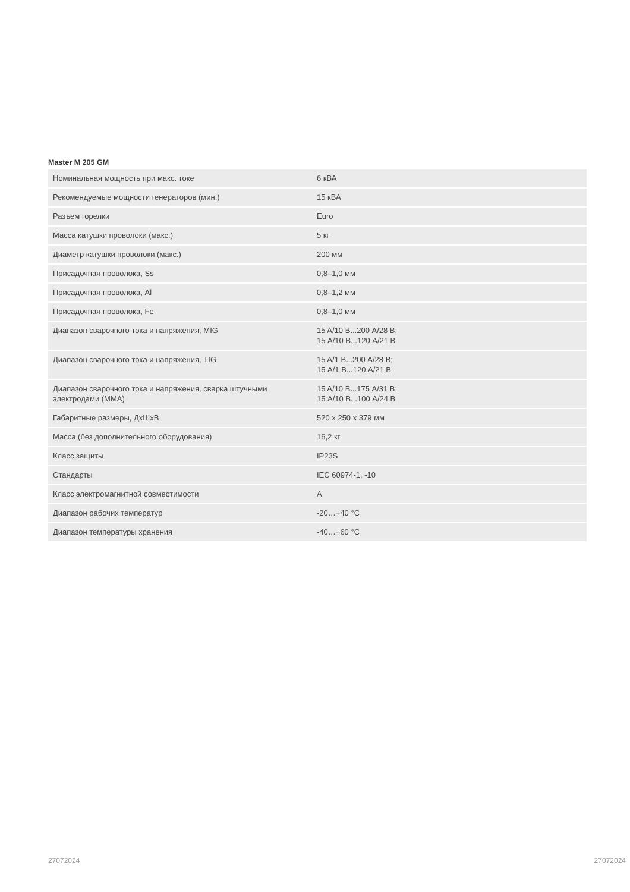Master M 205 GM
| Номинальная мощность при макс. токе | 6 кВА |
| Рекомендуемые мощности генераторов (мин.) | 15 кВА |
| Разъем горелки | Euro |
| Масса катушки проволоки (макс.) | 5 кг |
| Диаметр катушки проволоки (макс.) | 200 мм |
| Присадочная проволока, Ss | 0,8–1,0 мм |
| Присадочная проволока, Al | 0,8–1,2 мм |
| Присадочная проволока, Fe | 0,8–1,0 мм |
| Диапазон сварочного тока и напряжения, MIG | 15 A/10 В...200 A/28 В; 15 A/10 В...120 A/21 В |
| Диапазон сварочного тока и напряжения, TIG | 15 A/1 В...200 A/28 В; 15 A/1 В...120 A/21 В |
| Диапазон сварочного тока и напряжения, сварка штучными электродами (MMA) | 15 A/10 В...175 A/31 В; 15 A/10 В...100 A/24 В |
| Габаритные размеры, ДхШхВ | 520 x 250 x 379 мм |
| Масса (без дополнительного оборудования) | 16,2 кг |
| Класс защиты | IP23S |
| Стандарты | IEC 60974-1, -10 |
| Класс электромагнитной совместимости | A |
| Диапазон рабочих температур | -20…+40 °C |
| Диапазон температуры хранения | -40…+60 °C |
27072024 27072024